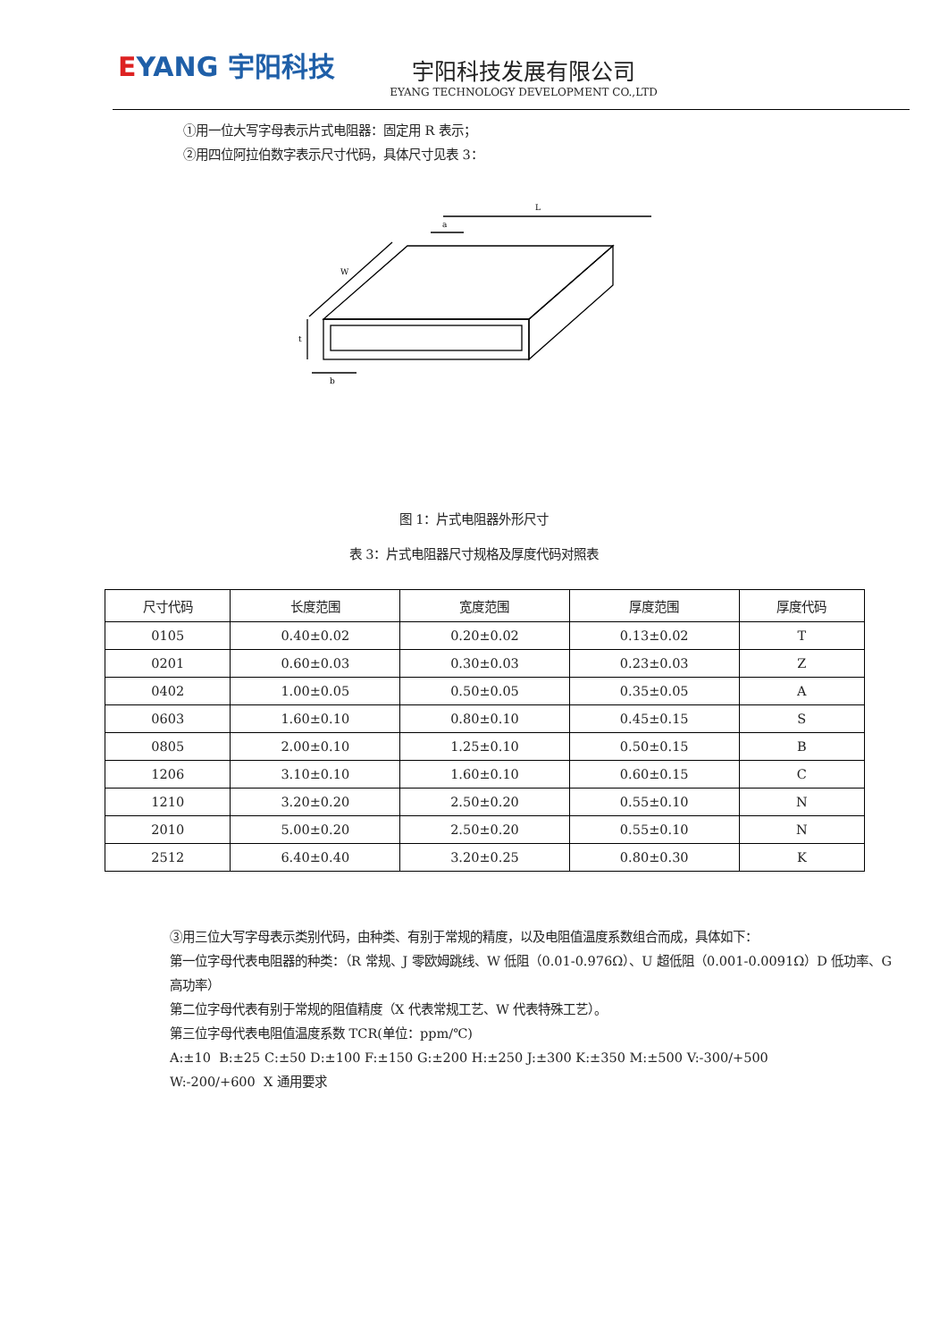EYANG 宇阳科技
宇阳科技发展有限公司
EYANG TECHNOLOGY DEVELOPMENT CO.,LTD
①用一位大写字母表示片式电阻器：固定用 R 表示；
②用四位阿拉伯数字表示尺寸代码，具体尺寸见表 3：
L
a
W
t
b
图 1：片式电阻器外形尺寸
表 3：片式电阻器尺寸规格及厚度代码对照表
| 尺寸代码 | 长度范围 | 宽度范围 | 厚度范围 | 厚度代码 |
| --- | --- | --- | --- | --- |
| 0105 | 0.40±0.02 | 0.20±0.02 | 0.13±0.02 | T |
| 0201 | 0.60±0.03 | 0.30±0.03 | 0.23±0.03 | Z |
| 0402 | 1.00±0.05 | 0.50±0.05 | 0.35±0.05 | A |
| 0603 | 1.60±0.10 | 0.80±0.10 | 0.45±0.15 | S |
| 0805 | 2.00±0.10 | 1.25±0.10 | 0.50±0.15 | B |
| 1206 | 3.10±0.10 | 1.60±0.10 | 0.60±0.15 | C |
| 1210 | 3.20±0.20 | 2.50±0.20 | 0.55±0.10 | N |
| 2010 | 5.00±0.20 | 2.50±0.20 | 0.55±0.10 | N |
| 2512 | 6.40±0.40 | 3.20±0.25 | 0.80±0.30 | K |
③用三位大写字母表示类别代码，由种类、有别于常规的精度，以及电阻值温度系数组合而成，具体如下：
第一位字母代表电阻器的种类：（R 常规、J 零欧姆跳线、W 低阻（0.01-0.976Ω）、U 超低阻（0.001-0.0091Ω）D 低功率、G 高功率）
第二位字母代表有别于常规的阻值精度（X 代表常规工艺、W 代表特殊工艺）。
第三位字母代表电阻值温度系数 TCR(单位：ppm/℃)
A:±10 B:±25 C:±50 D:±100 F:±150 G:±200 H:±250 J:±300 K:±350 M:±500 V:-300/+500
W:-200/+600 X 通用要求